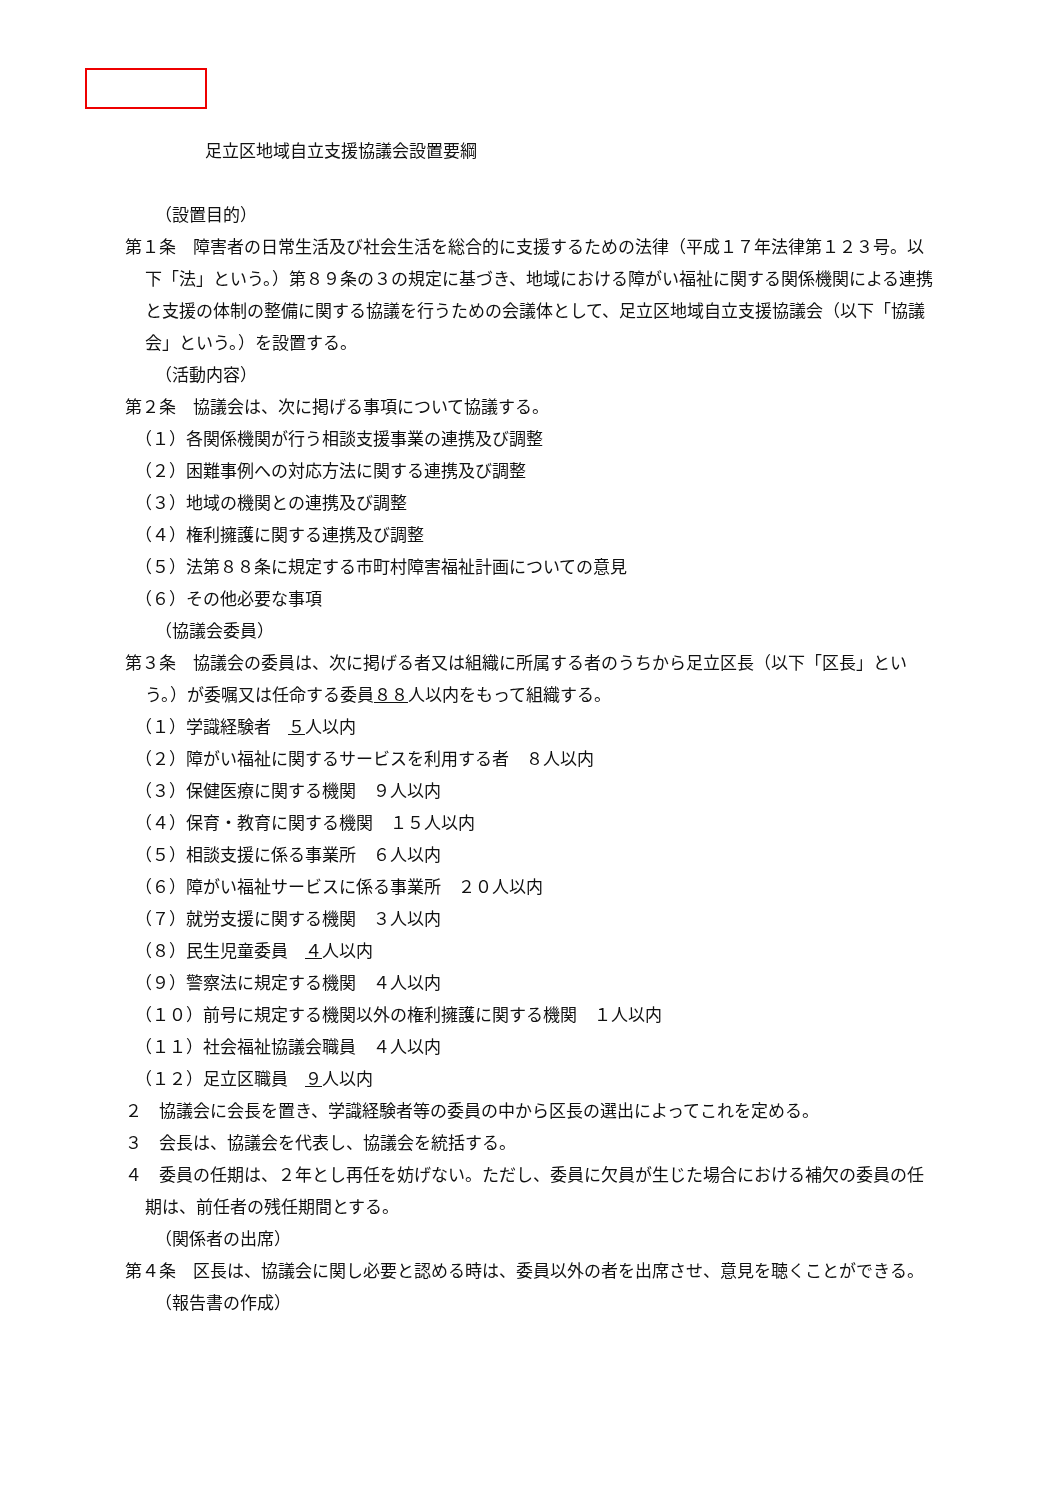足立区地域自立支援協議会設置要綱
（設置目的）
第１条　障害者の日常生活及び社会生活を総合的に支援するための法律（平成１７年法律第１２３号。以下「法」という。）第８９条の３の規定に基づき、地域における障がい福祉に関する関係機関による連携と支援の体制の整備に関する協議を行うための会議体として、足立区地域自立支援協議会（以下「協議会」という。）を設置する。
（活動内容）
第２条　協議会は、次に掲げる事項について協議する。
（１）各関係機関が行う相談支援事業の連携及び調整
（２）困難事例への対応方法に関する連携及び調整
（３）地域の機関との連携及び調整
（４）権利擁護に関する連携及び調整
（５）法第８８条に規定する市町村障害福祉計画についての意見
（６）その他必要な事項
（協議会委員）
第３条　協議会の委員は、次に掲げる者又は組織に所属する者のうちから足立区長（以下「区長」という。）が委嘱又は任命する委員８８人以内をもって組織する。
（１）学識経験者　５人以内
（２）障がい福祉に関するサービスを利用する者　８人以内
（３）保健医療に関する機関　９人以内
（４）保育・教育に関する機関　１５人以内
（５）相談支援に係る事業所　６人以内
（６）障がい福祉サービスに係る事業所　２０人以内
（７）就労支援に関する機関　３人以内
（８）民生児童委員　４人以内
（９）警察法に規定する機関　４人以内
（１０）前号に規定する機関以外の権利擁護に関する機関　１人以内
（１１）社会福祉協議会職員　４人以内
（１２）足立区職員　９人以内
２　協議会に会長を置き、学識経験者等の委員の中から区長の選出によってこれを定める。
３　会長は、協議会を代表し、協議会を統括する。
４　委員の任期は、２年とし再任を妨げない。ただし、委員に欠員が生じた場合における補欠の委員の任期は、前任者の残任期間とする。
（関係者の出席）
第４条　区長は、協議会に関し必要と認める時は、委員以外の者を出席させ、意見を聴くことができる。
（報告書の作成）